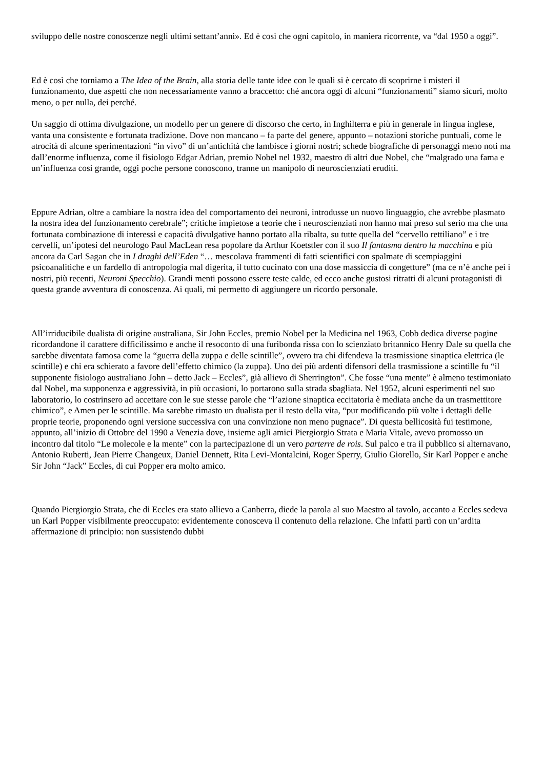sviluppo delle nostre conoscenze negli ultimi settant’anni». Ed è così che ogni capitolo, in maniera ricorrente, va “dal 1950 a oggi”.
Ed è così che torniamo a The Idea of the Brain, alla storia delle tante idee con le quali si è cercato di scoprirne i misteri il funzionamento, due aspetti che non necessariamente vanno a braccetto: ché ancora oggi di alcuni “funzionamenti” siamo sicuri, molto meno, o per nulla, dei perché.
Un saggio di ottima divulgazione, un modello per un genere di discorso che certo, in Inghilterra e più in generale in lingua inglese, vanta una consistente e fortunata tradizione. Dove non mancano – fa parte del genere, appunto – notazioni storiche puntuali, come le atrocità di alcune sperimentazioni “in vivo” di un’antichità che lambisce i giorni nostri; schede biografiche di personaggi meno noti ma dall’enorme influenza, come il fisiologo Edgar Adrian, premio Nobel nel 1932, maestro di altri due Nobel, che “malgrado una fama e un’influenza così grande, oggi poche persone conoscono, tranne un manipolo di neuroscienziati eruditi.
Eppure Adrian, oltre a cambiare la nostra idea del comportamento dei neuroni, introdusse un nuovo linguaggio, che avrebbe plasmato la nostra idea del funzionamento cerebrale”; critiche impietose a teorie che i neuroscienziati non hanno mai preso sul serio ma che una fortunata combinazione di interessi e capacità divulgative hanno portato alla ribalta, su tutte quella del “cervello rettiliano” e i tre cervelli, un’ipotesi del neurologo Paul MacLean resa popolare da Arthur Koetstler con il suo Il fantasma dentro la macchina e più ancora da Carl Sagan che in I draghi dell’Eden “… mescolava frammenti di fatti scientifici con spalmate di scempiaggini psicoanalitiche e un fardello di antropologia mal digerita, il tutto cucinato con una dose massiccia di congetture” (ma ce n’è anche pei i nostri, più recenti, Neuroni Specchio). Grandi menti possono essere teste calde, ed ecco anche gustosi ritratti di alcuni protagonisti di questa grande avventura di conoscenza. Ai quali, mi permetto di aggiungere un ricordo personale.
All’irriducibile dualista di origine australiana, Sir John Eccles, premio Nobel per la Medicina nel 1963, Cobb dedica diverse pagine ricordandone il carattere difficilissimo e anche il resoconto di una furibonda rissa con lo scienziato britannico Henry Dale su quella che sarebbe diventata famosa come la “guerra della zuppa e delle scintille”, ovvero tra chi difendeva la trasmissione sinaptica elettrica (le scintille) e chi era schierato a favore dell’effetto chimico (la zuppa). Uno dei più ardenti difensori della trasmissione a scintille fu “il supponente fisiologo australiano John – detto Jack – Eccles”, già allievo di Sherrington”. Che fosse “una mente” è almeno testimoniato dal Nobel, ma supponenza e aggressività, in più occasioni, lo portarono sulla strada sbagliata. Nel 1952, alcuni esperimenti nel suo laboratorio, lo costrinsero ad accettare con le sue stesse parole che “l’azione sinaptica eccitatoria è mediata anche da un trasmettitore chimico”, e Amen per le scintille. Ma sarebbe rimasto un dualista per il resto della vita, “pur modificando più volte i dettagli delle proprie teorie, proponendo ogni versione successiva con una convinzione non meno pugnace”. Di questa bellicosità fui testimone, appunto, all’inizio di Ottobre del 1990 a Venezia dove, insieme agli amici Piergiorgio Strata e Maria Vitale, avevo promosso un incontro dal titolo “Le molecole e la mente” con la partecipazione di un vero parterre de rois. Sul palco e tra il pubblico si alternavano, Antonio Ruberti, Jean Pierre Changeux, Daniel Dennett, Rita Levi-Montalcini, Roger Sperry, Giulio Giorello, Sir Karl Popper e anche Sir John “Jack” Eccles, di cui Popper era molto amico.
Quando Piergiorgio Strata, che di Eccles era stato allievo a Canberra, diede la parola al suo Maestro al tavolo, accanto a Eccles sedeva un Karl Popper visibilmente preoccupato: evidentemente conosceva il contenuto della relazione. Che infatti partì con un’ardita affermazione di principio: non sussistendo dubbi